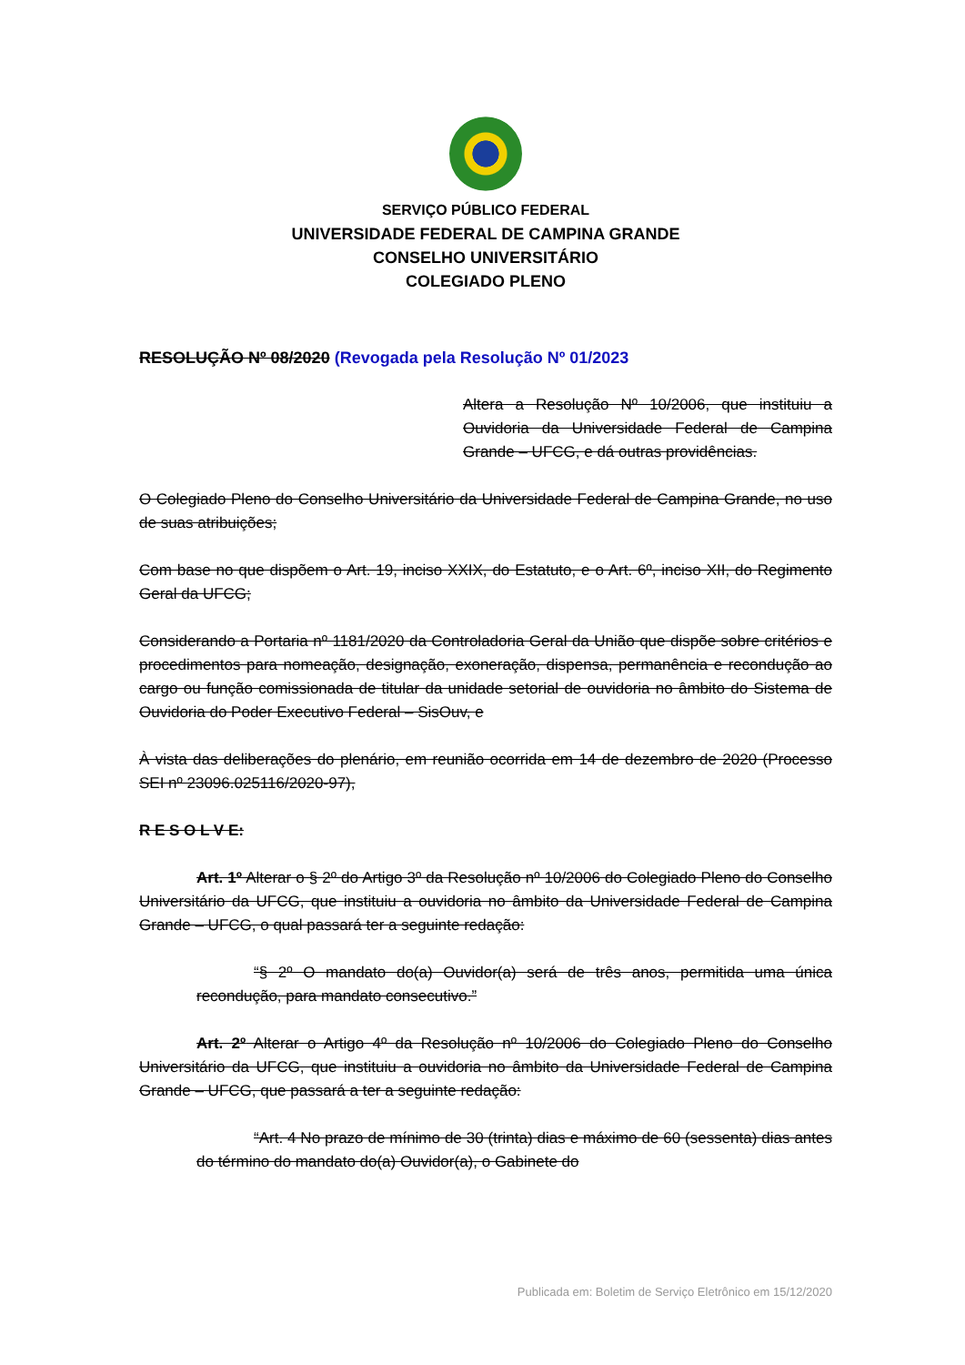SERVIÇO PÚBLICO FEDERAL
UNIVERSIDADE FEDERAL DE CAMPINA GRANDE
CONSELHO UNIVERSITÁRIO
COLEGIADO PLENO
RESOLUÇÃO Nº 08/2020 (Revogada pela Resolução Nº 01/2023
Altera a Resolução Nº 10/2006, que instituiu a Ouvidoria da Universidade Federal de Campina Grande – UFCG, e dá outras providências.
O Colegiado Pleno do Conselho Universitário da Universidade Federal de Campina Grande, no uso de suas atribuições;
Com base no que dispõem o Art. 19, inciso XXIX, do Estatuto, e o Art. 6º, inciso XII, do Regimento Geral da UFCG;
Considerando a Portaria nº 1181/2020 da Controladoria Geral da União que dispõe sobre critérios e procedimentos para nomeação, designação, exoneração, dispensa, permanência e recondução ao cargo ou função comissionada de titular da unidade setorial de ouvidoria no âmbito do Sistema de Ouvidoria do Poder Executivo Federal – SisOuv, e
À vista das deliberações do plenário, em reunião ocorrida em 14 de dezembro de 2020 (Processo SEI nº 23096.025116/2020-97),
R E S O L V E:
Art. 1º Alterar o § 2º do Artigo 3º da Resolução nº 10/2006 do Colegiado Pleno do Conselho Universitário da UFCG, que instituiu a ouvidoria no âmbito da Universidade Federal de Campina Grande – UFCG, o qual passará ter a seguinte redação:
“§ 2º O mandato do(a) Ouvidor(a) será de três anos, permitida uma única recondução, para mandato consecutivo.”
Art. 2º Alterar o Artigo 4º da Resolução nº 10/2006 do Colegiado Pleno do Conselho Universitário da UFCG, que instituiu a ouvidoria no âmbito da Universidade Federal de Campina Grande – UFCG, que passará a ter a seguinte redação:
“Art. 4 No prazo de mínimo de 30 (trinta) dias e máximo de 60 (sessenta) dias antes do término do mandato do(a) Ouvidor(a), o Gabinete do
Publicada em: Boletim de Serviço Eletrônico em 15/12/2020